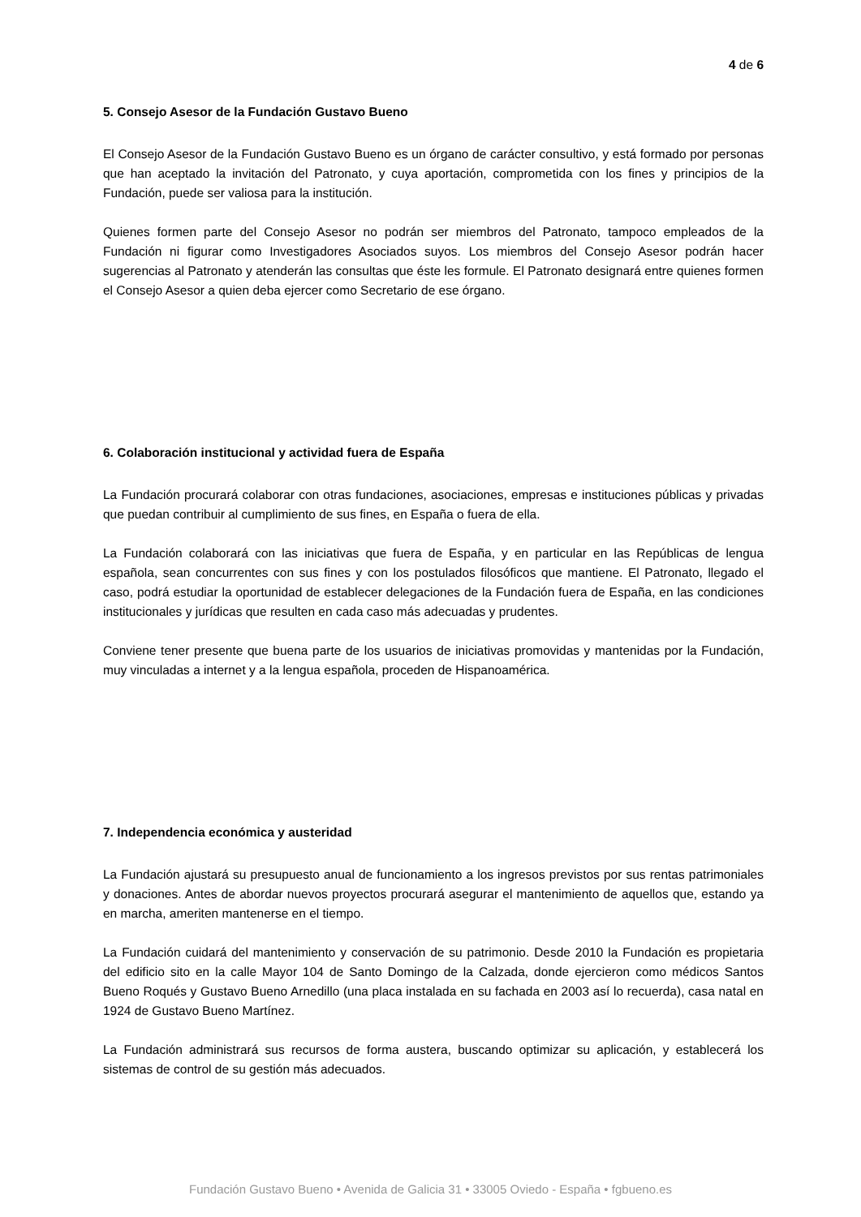4 de 6
5. Consejo Asesor de la Fundación Gustavo Bueno
El Consejo Asesor de la Fundación Gustavo Bueno es un órgano de carácter consultivo, y está formado por personas que han aceptado la invitación del Patronato, y cuya aportación, comprometida con los fines y principios de la Fundación, puede ser valiosa para la institución.
Quienes formen parte del Consejo Asesor no podrán ser miembros del Patronato, tampoco empleados de la Fundación ni figurar como Investigadores Asociados suyos. Los miembros del Consejo Asesor podrán hacer sugerencias al Patronato y atenderán las consultas que éste les formule. El Patronato designará entre quienes formen el Consejo Asesor a quien deba ejercer como Secretario de ese órgano.
6. Colaboración institucional y actividad fuera de España
La Fundación procurará colaborar con otras fundaciones, asociaciones, empresas e instituciones públicas y privadas que puedan contribuir al cumplimiento de sus fines, en España o fuera de ella.
La Fundación colaborará con las iniciativas que fuera de España, y en particular en las Repúblicas de lengua española, sean concurrentes con sus fines y con los postulados filosóficos que mantiene. El Patronato, llegado el caso, podrá estudiar la oportunidad de establecer delegaciones de la Fundación fuera de España, en las condiciones institucionales y jurídicas que resulten en cada caso más adecuadas y prudentes.
Conviene tener presente que buena parte de los usuarios de iniciativas promovidas y mantenidas por la Fundación, muy vinculadas a internet y a la lengua española, proceden de Hispanoamérica.
7. Independencia económica y austeridad
La Fundación ajustará su presupuesto anual de funcionamiento a los ingresos previstos por sus rentas patrimoniales y donaciones. Antes de abordar nuevos proyectos procurará asegurar el mantenimiento de aquellos que, estando ya en marcha, ameriten mantenerse en el tiempo.
La Fundación cuidará del mantenimiento y conservación de su patrimonio. Desde 2010 la Fundación es propietaria del edificio sito en la calle Mayor 104 de Santo Domingo de la Calzada, donde ejercieron como médicos Santos Bueno Roqués y Gustavo Bueno Arnedillo (una placa instalada en su fachada en 2003 así lo recuerda), casa natal en 1924 de Gustavo Bueno Martínez.
La Fundación administrará sus recursos de forma austera, buscando optimizar su aplicación, y establecerá los sistemas de control de su gestión más adecuados.
Fundación Gustavo Bueno • Avenida de Galicia 31 • 33005 Oviedo - España • fgbueno.es